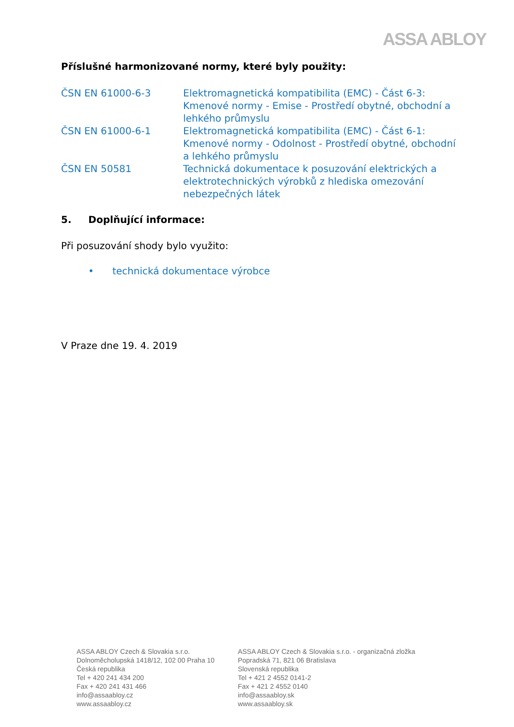ASSA ABLOY
Příslušné harmonizované normy, které byly použity:
| ČSN EN 61000-6-3 | Elektromagnetická kompatibilita (EMC) - Část 6-3: Kmenové normy - Emise - Prostředí obytné, obchodní a lehkého průmyslu |
| ČSN EN 61000-6-1 | Elektromagnetická kompatibilita (EMC) - Část 6-1: Kmenové normy - Odolnost - Prostředí obytné, obchodní a lehkého průmyslu |
| ČSN EN 50581 | Technická dokumentace k posuzování elektrických a elektrotechnických výrobků z hlediska omezování nebezpečných látek |
5. Doplňující informace:
Při posuzování shody bylo využito:
• technická dokumentace výrobce
V Praze dne 19. 4. 2019
ASSA ABLOY Czech & Slovakia s.r.o.
Dolnoměcholupská 1418/12, 102 00 Praha 10
Česká republika
Tel + 420 241 434 200
Fax + 420 241 431 466
info@assaabloy.cz
www.assaabloy.cz
ASSA ABLOY Czech & Slovakia s.r.o. - organizačná zložka
Popradská 71, 821 06 Bratislava
Slovenská republika
Tel + 421 2 4552 0141-2
Fax + 421 2 4552 0140
info@assaabloy.sk
www.assaabloy.sk